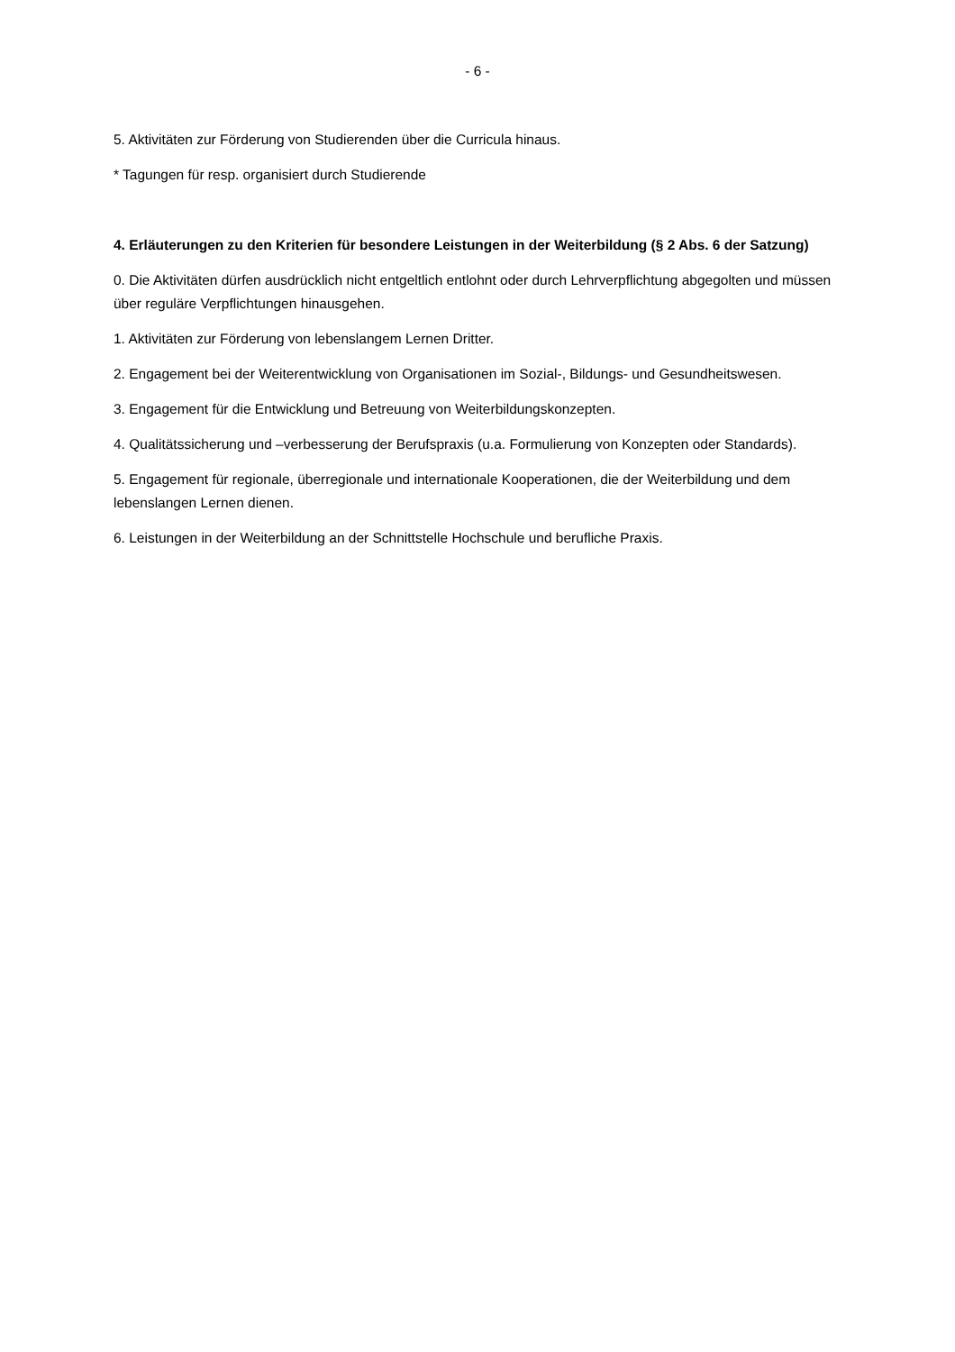- 6 -
5. Aktivitäten zur Förderung von Studierenden über die Curricula hinaus.
* Tagungen für resp. organisiert durch Studierende
4. Erläuterungen zu den Kriterien für besondere Leistungen in der Weiterbildung (§ 2 Abs. 6 der Satzung)
0. Die Aktivitäten dürfen ausdrücklich nicht entgeltlich entlohnt oder durch Lehrverpflichtung abgegolten und müssen über reguläre Verpflichtungen hinausgehen.
1. Aktivitäten zur Förderung von lebenslangem Lernen Dritter.
2. Engagement bei der Weiterentwicklung von Organisationen im Sozial-, Bildungs- und Gesundheitswesen.
3. Engagement für die Entwicklung und Betreuung von Weiterbildungskonzepten.
4. Qualitätssicherung und –verbesserung der Berufspraxis (u.a. Formulierung von Konzepten oder Standards).
5. Engagement für regionale, überregionale und internationale Kooperationen, die der Weiterbildung und dem lebenslangen Lernen dienen.
6. Leistungen in der Weiterbildung an der Schnittstelle Hochschule und berufliche Praxis.